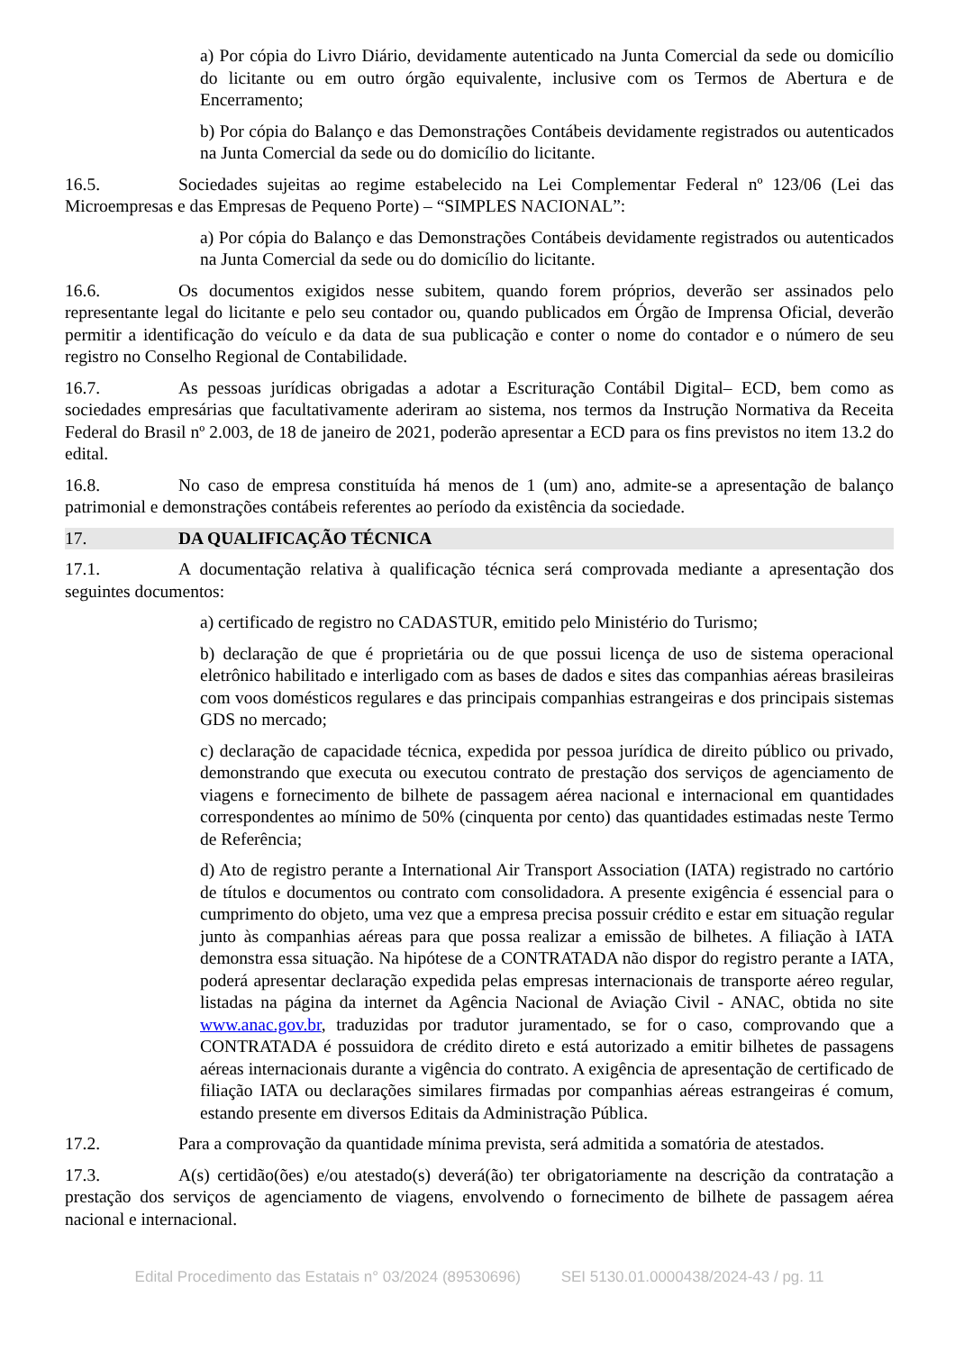a) Por cópia do Livro Diário, devidamente autenticado na Junta Comercial da sede ou domicílio do licitante ou em outro órgão equivalente, inclusive com os Termos de Abertura e de Encerramento;
b) Por cópia do Balanço e das Demonstrações Contábeis devidamente registrados ou autenticados na Junta Comercial da sede ou do domicílio do licitante.
16.5. Sociedades sujeitas ao regime estabelecido na Lei Complementar Federal nº 123/06 (Lei das Microempresas e das Empresas de Pequeno Porte) – “SIMPLES NACIONAL”:
a) Por cópia do Balanço e das Demonstrações Contábeis devidamente registrados ou autenticados na Junta Comercial da sede ou do domicílio do licitante.
16.6. Os documentos exigidos nesse subitem, quando forem próprios, deverão ser assinados pelo representante legal do licitante e pelo seu contador ou, quando publicados em Órgão de Imprensa Oficial, deverão permitir a identificação do veículo e da data de sua publicação e conter o nome do contador e o número de seu registro no Conselho Regional de Contabilidade.
16.7. As pessoas jurídicas obrigadas a adotar a Escrituração Contábil Digital– ECD, bem como as sociedades empresárias que facultativamente aderiram ao sistema, nos termos da Instrução Normativa da Receita Federal do Brasil nº 2.003, de 18 de janeiro de 2021, poderão apresentar a ECD para os fins previstos no item 13.2 do edital.
16.8. No caso de empresa constituída há menos de 1 (um) ano, admite-se a apresentação de balanço patrimonial e demonstrações contábeis referentes ao período da existência da sociedade.
17. DA QUALIFICAÇÃO TÉCNICA
17.1. A documentação relativa à qualificação técnica será comprovada mediante a apresentação dos seguintes documentos:
a) certificado de registro no CADASTUR, emitido pelo Ministério do Turismo;
b) declaração de que é proprietária ou de que possui licença de uso de sistema operacional eletrônico habilitado e interligado com as bases de dados e sites das companhias aéreas brasileiras com voos domésticos regulares e das principais companhias estrangeiras e dos principais sistemas GDS no mercado;
c) declaração de capacidade técnica, expedida por pessoa jurídica de direito público ou privado, demonstrando que executa ou executou contrato de prestação dos serviços de agenciamento de viagens e fornecimento de bilhete de passagem aérea nacional e internacional em quantidades correspondentes ao mínimo de 50% (cinquenta por cento) das quantidades estimadas neste Termo de Referência;
d) Ato de registro perante a International Air Transport Association (IATA) registrado no cartório de títulos e documentos ou contrato com consolidadora. A presente exigência é essencial para o cumprimento do objeto, uma vez que a empresa precisa possuir crédito e estar em situação regular junto às companhias aéreas para que possa realizar a emissão de bilhetes. A filiação à IATA demonstra essa situação. Na hipótese de a CONTRATADA não dispor do registro perante a IATA, poderá apresentar declaração expedida pelas empresas internacionais de transporte aéreo regular, listadas na página da internet da Agência Nacional de Aviação Civil - ANAC, obtida no site www.anac.gov.br, traduzidas por tradutor juramentado, se for o caso, comprovando que a CONTRATADA é possuidora de crédito direto e está autorizado a emitir bilhetes de passagens aéreas internacionais durante a vigência do contrato. A exigência de apresentação de certificado de filiação IATA ou declarações similares firmadas por companhias aéreas estrangeiras é comum, estando presente em diversos Editais da Administração Pública.
17.2. Para a comprovação da quantidade mínima prevista, será admitida a somatória de atestados.
17.3. A(s) certidão(ões) e/ou atestado(s) deverá(ão) ter obrigatoriamente na descrição da contratação a prestação dos serviços de agenciamento de viagens, envolvendo o fornecimento de bilhete de passagem aérea nacional e internacional.
Edital Procedimento das Estatais n° 03/2024 (89530696) SEI 5130.01.0000438/2024-43 / pg. 11